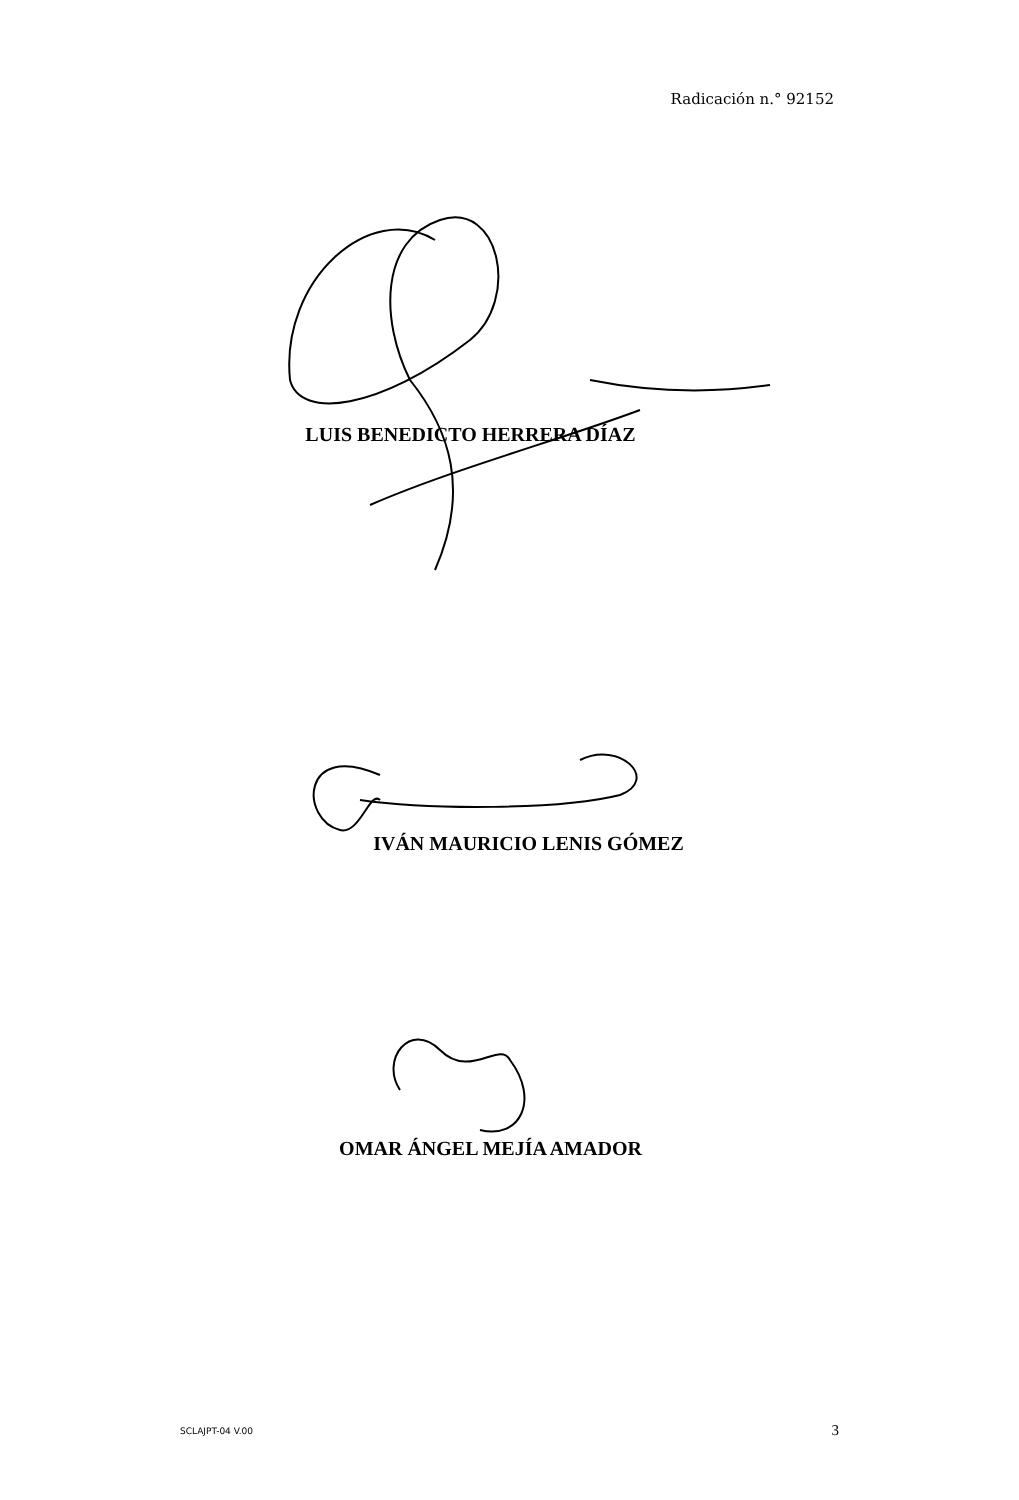Radicación n.° 92152
LUIS BENEDICTO HERRERA DÍAZ
IVÁN MAURICIO LENIS GÓMEZ
OMAR ÁNGEL MEJÍA AMADOR
SCLAJPT-04 V.00 3